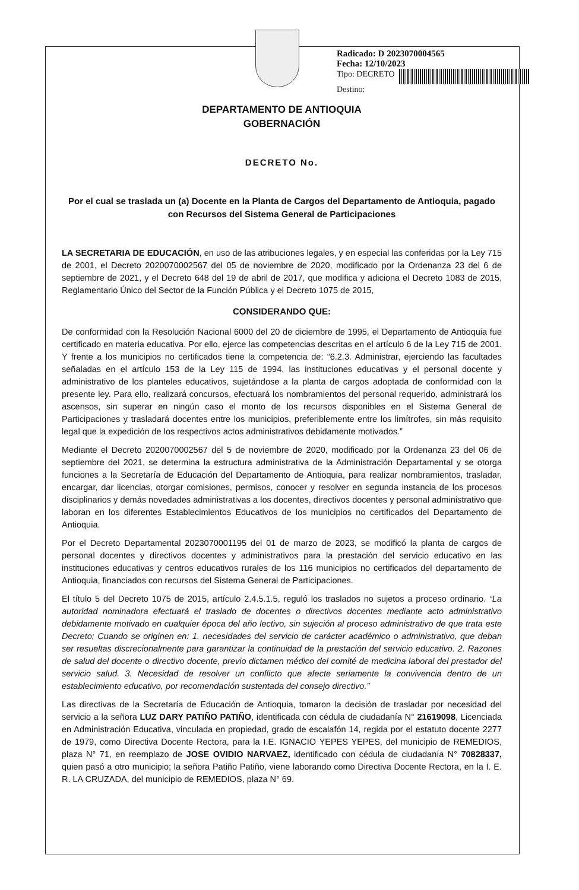Radicado: D 2023070004565
Fecha: 12/10/2023
Tipo: DECRETO
Destino:
DEPARTAMENTO DE ANTIOQUIA
GOBERNACIÓN
DECRETO No.
Por el cual se traslada un (a) Docente en la Planta de Cargos del Departamento de Antioquia, pagado con Recursos del Sistema General de Participaciones
LA SECRETARIA DE EDUCACIÓN, en uso de las atribuciones legales, y en especial las conferidas por la Ley 715 de 2001, el Decreto 2020070002567 del 05 de noviembre de 2020, modificado por la Ordenanza 23 del 6 de septiembre de 2021, y el Decreto 648 del 19 de abril de 2017, que modifica y adiciona el Decreto 1083 de 2015, Reglamentario Único del Sector de la Función Pública y el Decreto 1075 de 2015,
CONSIDERANDO QUE:
De conformidad con la Resolución Nacional 6000 del 20 de diciembre de 1995, el Departamento de Antioquia fue certificado en materia educativa. Por ello, ejerce las competencias descritas en el artículo 6 de la Ley 715 de 2001. Y frente a los municipios no certificados tiene la competencia de: “6.2.3. Administrar, ejerciendo las facultades señaladas en el artículo 153 de la Ley 115 de 1994, las instituciones educativas y el personal docente y administrativo de los planteles educativos, sujetándose a la planta de cargos adoptada de conformidad con la presente ley. Para ello, realizará concursos, efectuará los nombramientos del personal requerido, administrará los ascensos, sin superar en ningún caso el monto de los recursos disponibles en el Sistema General de Participaciones y trasladará docentes entre los municipios, preferiblemente entre los limítrofes, sin más requisito legal que la expedición de los respectivos actos administrativos debidamente motivados.”
Mediante el Decreto 2020070002567 del 5 de noviembre de 2020, modificado por la Ordenanza 23 del 06 de septiembre del 2021, se determina la estructura administrativa de la Administración Departamental y se otorga funciones a la Secretaría de Educación del Departamento de Antioquia, para realizar nombramientos, trasladar, encargar, dar licencias, otorgar comisiones, permisos, conocer y resolver en segunda instancia de los procesos disciplinarios y demás novedades administrativas a los docentes, directivos docentes y personal administrativo que laboran en los diferentes Establecimientos Educativos de los municipios no certificados del Departamento de Antioquia.
Por el Decreto Departamental 2023070001195 del 01 de marzo de 2023, se modificó la planta de cargos de personal docentes y directivos docentes y administrativos para la prestación del servicio educativo en las instituciones educativas y centros educativos rurales de los 116 municipios no certificados del departamento de Antioquia, financiados con recursos del Sistema General de Participaciones.
El título 5 del Decreto 1075 de 2015, artículo 2.4.5.1.5, reguló los traslados no sujetos a proceso ordinario. “La autoridad nominadora efectuará el traslado de docentes o directivos docentes mediante acto administrativo debidamente motivado en cualquier época del año lectivo, sin sujeción al proceso administrativo de que trata este Decreto; Cuando se originen en: 1. necesidades del servicio de carácter académico o administrativo, que deban ser resueltas discrecionalmente para garantizar la continuidad de la prestación del servicio educativo. 2. Razones de salud del docente o directivo docente, previo dictamen médico del comité de medicina laboral del prestador del servicio salud. 3. Necesidad de resolver un conflicto que afecte seriamente la convivencia dentro de un establecimiento educativo, por recomendación sustentada del consejo directivo.”
Las directivas de la Secretaría de Educación de Antioquia, tomaron la decisión de trasladar por necesidad del servicio a la señora LUZ DARY PATIÑO PATIÑO, identificada con cédula de ciudadanía N° 21619098, Licenciada en Administración Educativa, vinculada en propiedad, grado de escalafón 14, regida por el estatuto docente 2277 de 1979, como Directiva Docente Rectora, para la I.E. IGNACIO YEPES YEPES, del municipio de REMEDIOS, plaza N° 71, en reemplazo de JOSE OVIDIO NARVAEZ, identificado con cédula de ciudadanía N° 70828337, quien pasó a otro municipio; la señora Patiño Patiño, viene laborando como Directiva Docente Rectora, en la I. E. R. LA CRUZADA, del municipio de REMEDIOS, plaza N° 69.